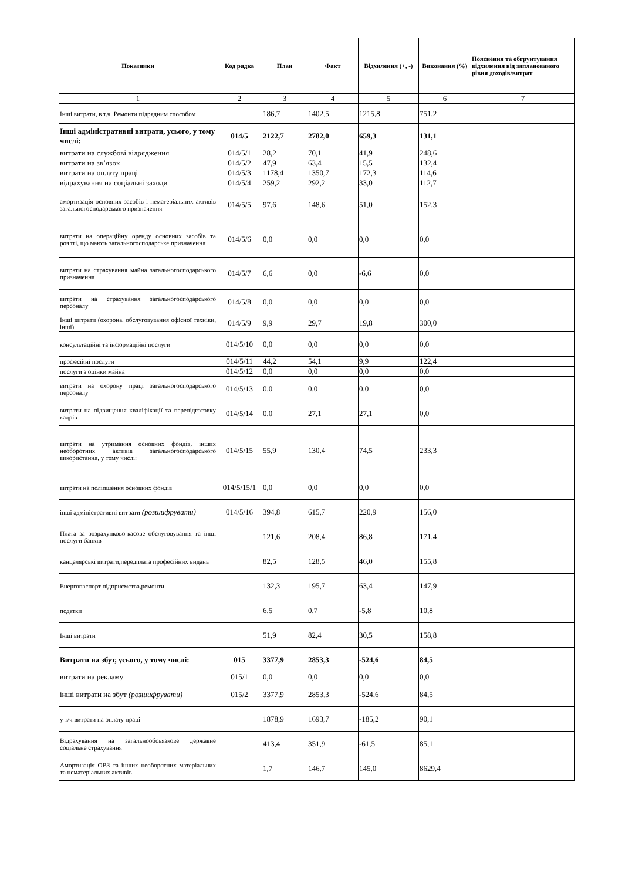| Показники | Код рядка | План | Факт | Відхилення (+, -) | Виконання (%) | Пояснення та обгрунтування відхилення від запланованого рівня доходів/витрат |
| --- | --- | --- | --- | --- | --- | --- |
| 1 | 2 | 3 | 4 | 5 | 6 | 7 |
| Інші витрати, в т.ч. Ремонти підрядним способом | | 186,7 | 1402,5 | 1215,8 | 751,2 | |
| Інші адміністративні витрати, усього, у тому числі: | 014/5 | 2122,7 | 2782,0 | 659,3 | 131,1 | |
| витрати на службові відрядження | 014/5/1 | 28,2 | 70,1 | 41,9 | 248,6 | |
| витрати на зв’язок | 014/5/2 | 47,9 | 63,4 | 15,5 | 132,4 | |
| витрати на оплату праці | 014/5/3 | 1178,4 | 1350,7 | 172,3 | 114,6 | |
| відрахування на соціальні заходи | 014/5/4 | 259,2 | 292,2 | 33,0 | 112,7 | |
| амортизація основних засобів і нематеріальних активів загальногосподарського призначення | 014/5/5 | 97,6 | 148,6 | 51,0 | 152,3 | |
| витрати на операційну оренду основних засобів та роялті, що мають загальногосподарське призначення | 014/5/6 | 0,0 | 0,0 | 0,0 | 0,0 | |
| витрати на страхування майна загальногосподарського призначення | 014/5/7 | 6,6 | 0,0 | -6,6 | 0,0 | |
| витрати на страхування загальногосподарського персоналу | 014/5/8 | 0,0 | 0,0 | 0,0 | 0,0 | |
| Інші витрати (охорона, обслуговування офісної техніки, інші) | 014/5/9 | 9,9 | 29,7 | 19,8 | 300,0 | |
| консультаційні та інформаційні послуги | 014/5/10 | 0,0 | 0,0 | 0,0 | 0,0 | |
| професійні послуги | 014/5/11 | 44,2 | 54,1 | 9,9 | 122,4 | |
| послуги з оцінки майна | 014/5/12 | 0,0 | 0,0 | 0,0 | 0,0 | |
| витрати на охорону праці загальногосподарського персоналу | 014/5/13 | 0,0 | 0,0 | 0,0 | 0,0 | |
| витрати на підвищення кваліфікації та перепідготовку кадрів | 014/5/14 | 0,0 | 27,1 | 27,1 | 0,0 | |
| витрати на утримання основних фондів, інших необоротних активів загальногосподарського використання, у тому числі: | 014/5/15 | 55,9 | 130,4 | 74,5 | 233,3 | |
| витрати на поліпшення основних фондів | 014/5/15/1 | 0,0 | 0,0 | 0,0 | 0,0 | |
| інші адміністративні витрати (розшифрувати) | 014/5/16 | 394,8 | 615,7 | 220,9 | 156,0 | |
| Плата за розрахунково-касове обслуговування та інші послуги банків | | 121,6 | 208,4 | 86,8 | 171,4 | |
| канцелярські витрати,передплата професійних видань | | 82,5 | 128,5 | 46,0 | 155,8 | |
| Енергопаспорт підприємства,ремонти | | 132,3 | 195,7 | 63,4 | 147,9 | |
| податки | | 6,5 | 0,7 | -5,8 | 10,8 | |
| Інші витрати | | 51,9 | 82,4 | 30,5 | 158,8 | |
| Витрати на збут, усього, у тому числі: | 015 | 3377,9 | 2853,3 | -524,6 | 84,5 | |
| витрати на рекламу | 015/1 | 0,0 | 0,0 | 0,0 | 0,0 | |
| інші витрати на збут (розшифрувати) | 015/2 | 3377,9 | 2853,3 | -524,6 | 84,5 | |
| у т/ч витрати на оплату праці | | 1878,9 | 1693,7 | -185,2 | 90,1 | |
| Відрахування на загальнообовязкове державне соціальне страхування | | 413,4 | 351,9 | -61,5 | 85,1 | |
| Амортизація ОВЗ та інших необоротних матеріальних та нематеріальних активів | | 1,7 | 146,7 | 145,0 | 8629,4 | |